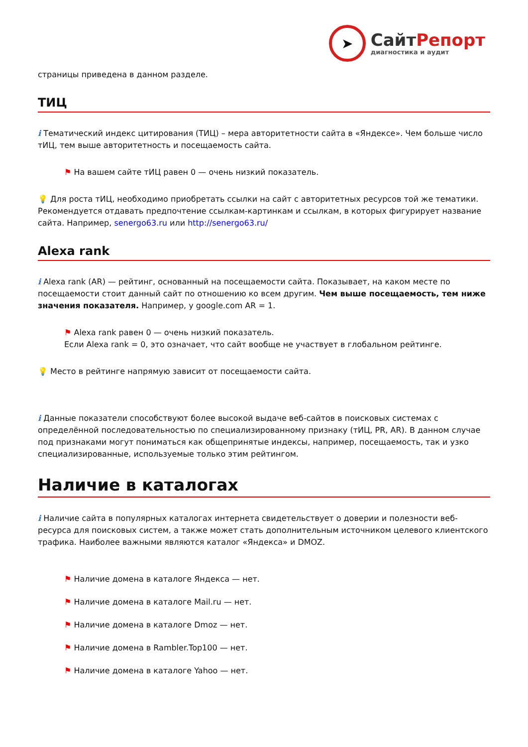➤
СайтРепорт
диагностика и аудит
страницы приведена в данном разделе.
ТИЦ
i Тематический индекс цитирования (ТИЦ) – мера авторитетности сайта в «Яндексе». Чем больше число тИЦ, тем выше авторитетность и посещаемость сайта.
⚑ На вашем сайте тИЦ равен 0 — очень низкий показатель.
💡 Для роста тИЦ, необходимо приобретать ссылки на сайт с авторитетных ресурсов той же тематики. Рекомендуется отдавать предпочтение ссылкам-картинкам и ссылкам, в которых фигурирует название сайта. Например, senergo63.ru или http://senergo63.ru/
Alexa rank
i Alexa rank (AR) — рейтинг, основанный на посещаемости сайта. Показывает, на каком месте по посещаемости стоит данный сайт по отношению ко всем другим. Чем выше посещаемость, тем ниже значения показателя. Например, у google.com AR = 1.
⚑ Alexa rank равен 0 — очень низкий показатель.
Если Alexa rank = 0, это означает, что сайт вообще не участвует в глобальном рейтинге.
💡 Место в рейтинге напрямую зависит от посещаемости сайта.
i Данные показатели способствуют более высокой выдаче веб-сайтов в поисковых системах с определённой последовательностью по специализированному признаку (тИЦ, PR, AR). В данном случае под признаками могут пониматься как общепринятые индексы, например, посещаемость, так и узко специализированные, используемые только этим рейтингом.
Наличие в каталогах
i Наличие сайта в популярных каталогах интернета свидетельствует о доверии и полезности веб-ресурса для поисковых систем, а также может стать дополнительным источником целевого клиентского трафика. Наиболее важными являются каталог «Яндекса» и DMOZ.
⚑ Наличие домена в каталоге Яндекса — нет.
⚑ Наличие домена в каталоге Mail.ru — нет.
⚑ Наличие домена в каталоге Dmoz — нет.
⚑ Наличие домена в Rambler.Top100 — нет.
⚑ Наличие домена в каталоге Yahoo — нет.